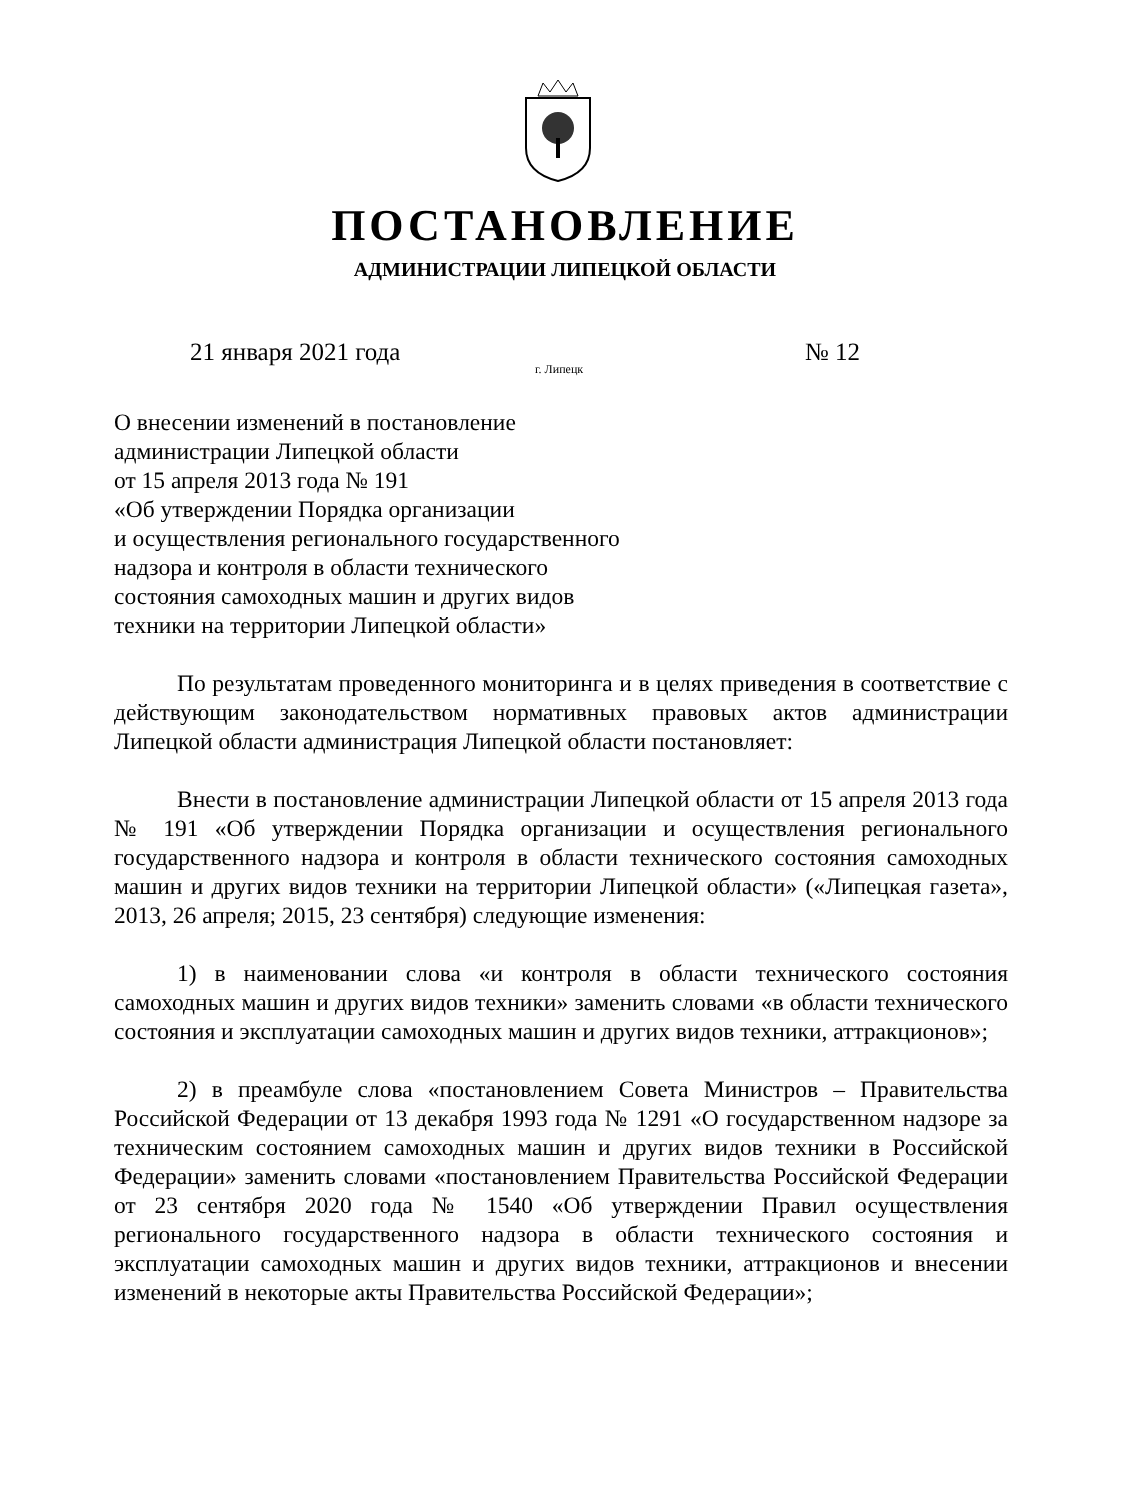ПОСТАНОВЛЕНИЕ
АДМИНИСТРАЦИИ ЛИПЕЦКОЙ ОБЛАСТИ
21 января 2021 года № 12
г. Липецк
О внесении изменений в постановление
администрации Липецкой области
от 15 апреля 2013 года № 191
«Об утверждении Порядка организации
и осуществления регионального государственного
надзора и контроля в области технического
состояния самоходных машин и других видов
техники на территории Липецкой области»
По результатам проведенного мониторинга и в целях приведения в соответствие с действующим законодательством нормативных правовых актов администрации Липецкой области администрация Липецкой области постановляет:
Внести в постановление администрации Липецкой области от 15 апреля 2013 года № 191 «Об утверждении Порядка организации и осуществления регионального государственного надзора и контроля в области технического состояния самоходных машин и других видов техники на территории Липецкой области» («Липецкая газета», 2013, 26 апреля; 2015, 23 сентября) следующие изменения:
1) в наименовании слова «и контроля в области технического состояния самоходных машин и других видов техники» заменить словами «в области технического состояния и эксплуатации самоходных машин и других видов техники, аттракционов»;
2) в преамбуле слова «постановлением Совета Министров – Правительства Российской Федерации от 13 декабря 1993 года № 1291 «О государственном надзоре за техническим состоянием самоходных машин и других видов техники в Российской Федерации» заменить словами «постановлением Правительства Российской Федерации от 23 сентября 2020 года № 1540 «Об утверждении Правил осуществления регионального государственного надзора в области технического состояния и эксплуатации самоходных машин и других видов техники, аттракционов и внесении изменений в некоторые акты Правительства Российской Федерации»;